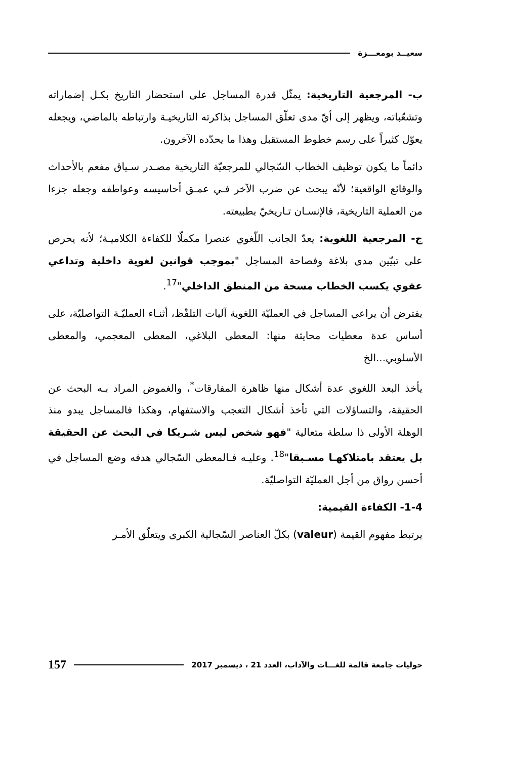سعيــد بومعـــزة
ب- المرجعية التاريخية: يمثّل قدرة المساجل على استحضار التاريخ بكـل إضماراته وتشعّباته، ويظهر إلى أيّ مدى تعلّق المساجل بذاكرته التاريخيـة وارتباطه بالماضي، ويجعله يعوّل كثيراً على رسم خطوط المستقبل وهذا ما يحدّده الآخرون.
دائماً ما يكون توظيف الخطاب السّجالي للمرجعيّة التاريخية مصـدر سـياق مفعم بالأحداث والوقائع الواقعية؛ لأنّه يبحث عن ضرب الآخر فـي عمـق أحاسيسه وعواطفه وجعله جزءا من العملية التاريخية، فالإنسـان تـاريخيّ بطبيعته.
ج- المرجعية اللغوية: يعدّ الجانب اللّغوي عنصرا مكملّا للكفاءة الكلاميـة؛ لأنه يحرص على تبيّين مدى بلاغة وفصاحة المساجل "بموجب قوانين لغوية داخلية وتداعي عفوي يكسب الخطاب مسحة من المنطق الداخلي"<sup>17</sup>.
يفترض أن يراعي المساجل في العمليّة اللغوية آليات التلفّظ، أثنـاء العمليّـة التواصليّة، على أساس عدة معطيات محايثة منها: المعطى البلاغي، المعطى المعجمي، والمعطى الأسلوبي...الخ
يأخذ البعد اللغوي عدة أشكال منها ظاهرة المفارقات<sup>*</sup>، والغموض المراد بـه البحث عن الحقيقة، والتساؤلات التي تأخذ أشكال التعجب والاستفهام، وهكذا فالمساجل يبدو منذ الوهلة الأولى ذا سلطة متعالية "فهو شخص ليس شـريكا في البحث عن الحقيقة بل يعتقد بامتلاكهـا مسـبقا"<sup>18</sup>. وعليـه فـالمعطى السّجالي هدفه وضع المساجل في أحسن رواق من أجل العمليّة التواصليّة.
1-4- الكفاءة القيمية:
يرتبط مفهوم القيمة (valeur) بكلّ العناصر السّجالية الكبرى ويتعلّق الأمـر
حوليات جامعة قالمة للغـــات والآداب، العدد 21 ، ديسمبر 2017 157